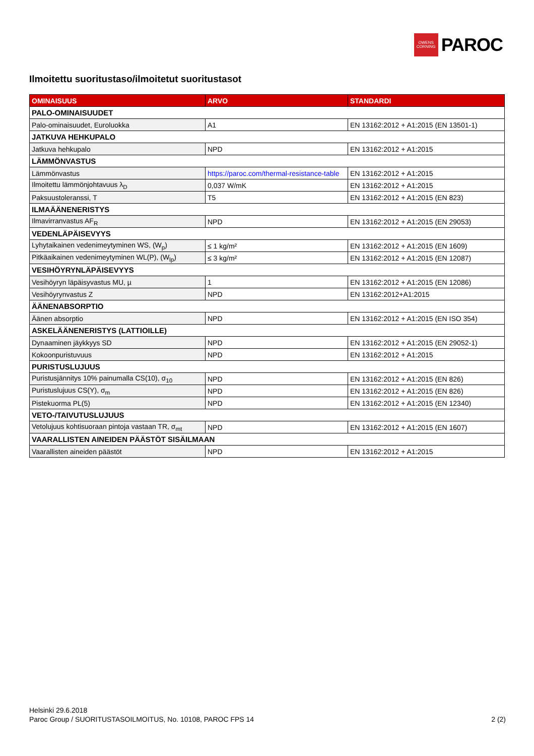OWENS
CORNING
PAROC
Ilmoitettu suoritustaso/ilmoitetut suoritustasot
| OMINAISUUS | ARVO | STANDARDI |
| --- | --- | --- |
| PALO-OMINAISUUDET | | |
| Palo-ominaisuudet, Euroluokka | A1 | EN 13162:2012 + A1:2015 (EN 13501-1) |
| JATKUVA HEHKUPALO | | |
| Jatkuva hehkupalo | NPD | EN 13162:2012 + A1:2015 |
| LÄMMÖNVASTUS | | |
| Lämmönvastus | https://paroc.com/thermal-resistance-table | EN 13162:2012 + A1:2015 |
| Ilmoitettu lämmönjohtavuus λ<sub>D</sub> | 0,037 W/mK | EN 13162:2012 + A1:2015 |
| Paksuustoleranssi, T | T5 | EN 13162:2012 + A1:2015 (EN 823) |
| ILMAÄÄNENERISTYS | | |
| Ilmavirranvastus AF<sub>R</sub> | NPD | EN 13162:2012 + A1:2015 (EN 29053) |
| VEDENLÄPÄISEVYYS | | |
| Lyhytaikainen vedenimeytyminen WS, (W<sub>p</sub>) | ≤ 1 kg/m² | EN 13162:2012 + A1:2015 (EN 1609) |
| Pitkäaikainen vedenimeytyminen WL(P), (W<sub>lp</sub>) | ≤ 3 kg/m² | EN 13162:2012 + A1:2015 (EN 12087) |
| VESIHÖYRYNLÄPÄISEVYYS | | |
| Vesihöyryn läpäisyvastus MU, µ | 1 | EN 13162:2012 + A1:2015 (EN 12086) |
| Vesihöyrynvastus Z | NPD | EN 13162:2012+A1:2015 |
| ÄÄNENABSORPTIO | | |
| Äänen absorptio | NPD | EN 13162:2012 + A1:2015 (EN ISO 354) |
| ASKELÄÄNENERISTYS (LATTIOILLE) | | |
| Dynaaminen jäykkyys SD | NPD | EN 13162:2012 + A1:2015 (EN 29052-1) |
| Kokoonpuristuvuus | NPD | EN 13162:2012 + A1:2015 |
| PURISTUSLUJUUS | | |
| Puristusjännitys 10% painumalla CS(10), σ<sub>10</sub> | NPD | EN 13162:2012 + A1:2015 (EN 826) |
| Puristuslujuus CS(Y), σ<sub>m</sub> | NPD | EN 13162:2012 + A1:2015 (EN 826) |
| Pistekuorma PL(5) | NPD | EN 13162:2012 + A1:2015 (EN 12340) |
| VETO-/TAIVUTUSLUJUUS | | |
| Vetolujuus kohtisuoraan pintoja vastaan TR, σ<sub>mt</sub> | NPD | EN 13162:2012 + A1:2015 (EN 1607) |
| VAARALLISTEN AINEIDEN PÄÄSTÖT SISÄILMAAN | | |
| Vaarallisten aineiden päästöt | NPD | EN 13162:2012 + A1:2015 |
Helsinki 29.6.2018
Paroc Group / SUORITUSTASOILMOITUS, No. 10108, PAROC FPS 14 2 (2)